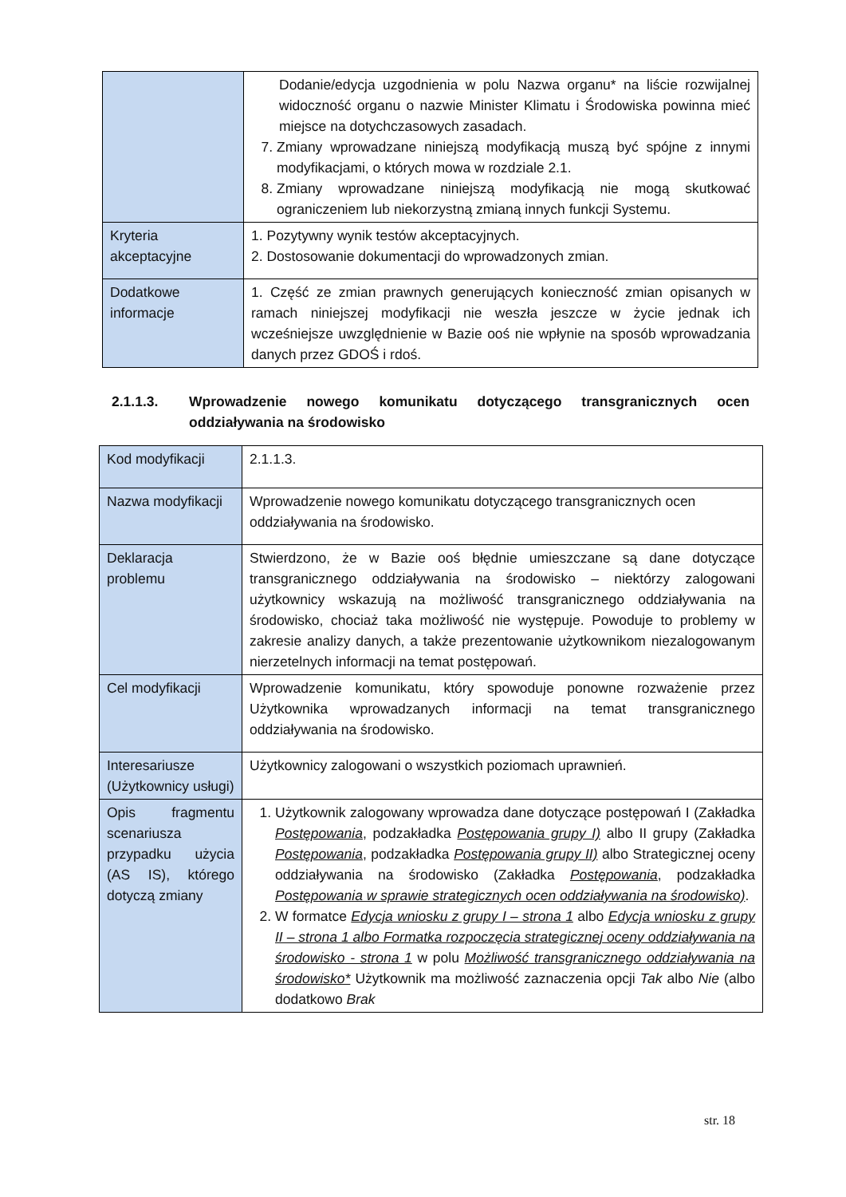| | Dodanie/edycja uzgodnienia w polu Nazwa organu* na liście rozwijalnej widoczność organu o nazwie Minister Klimatu i Środowiska powinna mieć miejsce na dotychczasowych zasadach. 7. Zmiany wprowadzane niniejszą modyfikacją muszą być spójne z innymi modyfikacjami, o których mowa w rozdziale 2.1. 8. Zmiany wprowadzane niniejszą modyfikacją nie mogą skutkować ograniczeniem lub niekorzystną zmianą innych funkcji Systemu. |
| Kryteria akceptacyjne | 1. Pozytywny wynik testów akceptacyjnych. 2. Dostosowanie dokumentacji do wprowadzonych zmian. |
| Dodatkowe informacje | 1. Część ze zmian prawnych generujących konieczność zmian opisanych w ramach niniejszej modyfikacji nie weszła jeszcze w życie jednak ich wcześniejsze uwzględnienie w Bazie ooś nie wpłynie na sposób wprowadzania danych przez GDOŚ i rdoś. |
2.1.1.3. Wprowadzenie nowego komunikatu dotyczącego transgranicznych ocen oddziaływania na środowisko
| Kod modyfikacji | 2.1.1.3. |
| Nazwa modyfikacji | Wprowadzenie nowego komunikatu dotyczącego transgranicznych ocen oddziaływania na środowisko. |
| Deklaracja problemu | Stwierdzono, że w Bazie ooś błędnie umieszczane są dane dotyczące transgranicznego oddziaływania na środowisko – niektórzy zalogowani użytkownicy wskazują na możliwość transgranicznego oddziaływania na środowisko, chociaż taka możliwość nie występuje. Powoduje to problemy w zakresie analizy danych, a także prezentowanie użytkownikom niezalogowanym nierzetelnych informacji na temat postępowań. |
| Cel modyfikacji | Wprowadzenie komunikatu, który spowoduje ponowne rozważenie przez Użytkownika wprowadzanych informacji na temat transgranicznego oddziaływania na środowisko. |
| Interesariusze (Użytkownicy usługi) | Użytkownicy zalogowani o wszystkich poziomach uprawnień. |
| Opis fragmentu scenariusza przypadku użycia (AS IS), którego dotyczą zmiany | 1. Użytkownik zalogowany wprowadza dane dotyczące postępowań I (Zakładka Postępowania , podzakładka Postępowania grupy I) albo II grupy (Zakładka Postępowania , podzakładka Postępowania grupy II) albo Strategicznej oceny oddziaływania na środowisko (Zakładka Postępowania , podzakładka Postępowania w sprawie strategicznych ocen oddziaływania na środowisko) . 2. W formatce Edycja wniosku z grupy I – strona 1 albo Edycja wniosku z grupy II – strona 1 albo Formatka rozpoczęcia strategicznej oceny oddziaływania na środowisko - strona 1 w polu Możliwość transgranicznego oddziaływania na środowisko* Użytkownik ma możliwość zaznaczenia opcji Tak albo Nie (albo dodatkowo Brak |
str. 18